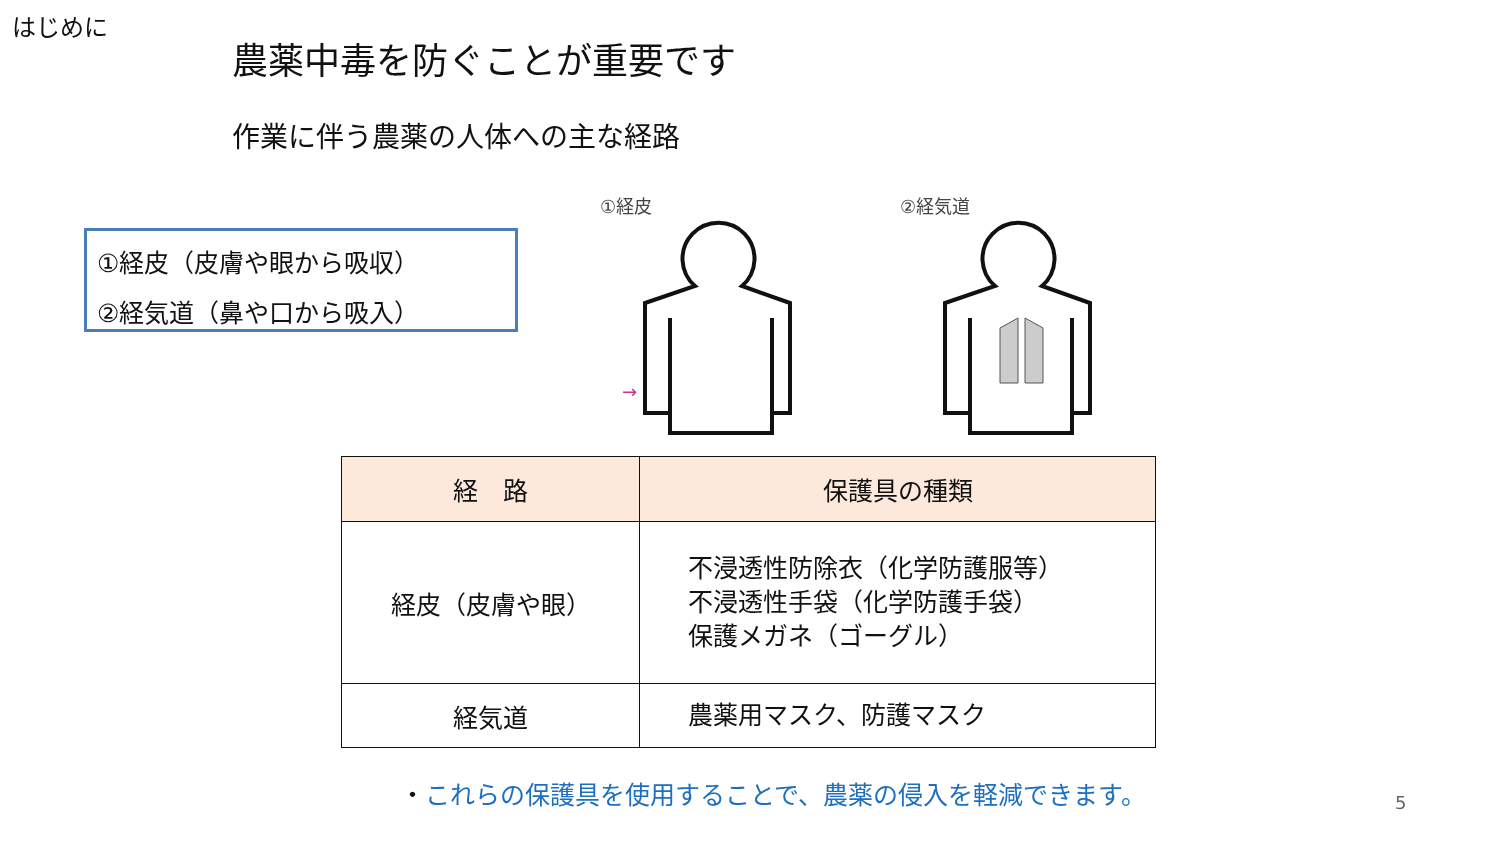はじめに
農薬中毒を防ぐことが重要です
作業に伴う農薬の人体への主な経路
①経皮（皮膚や眼から吸収）
②経気道（鼻や口から吸入）
①経皮
→
②経気道
| 経 路 | 保護具の種類 |
| --- | --- |
| 経皮（皮膚や眼） | 不浸透性防除衣（化学防護服等） 不浸透性手袋（化学防護手袋） 保護メガネ（ゴーグル） |
| 経気道 | 農薬用マスク、防護マスク |
・これらの保護具を使用することで、農薬の侵入を軽減できます。
5